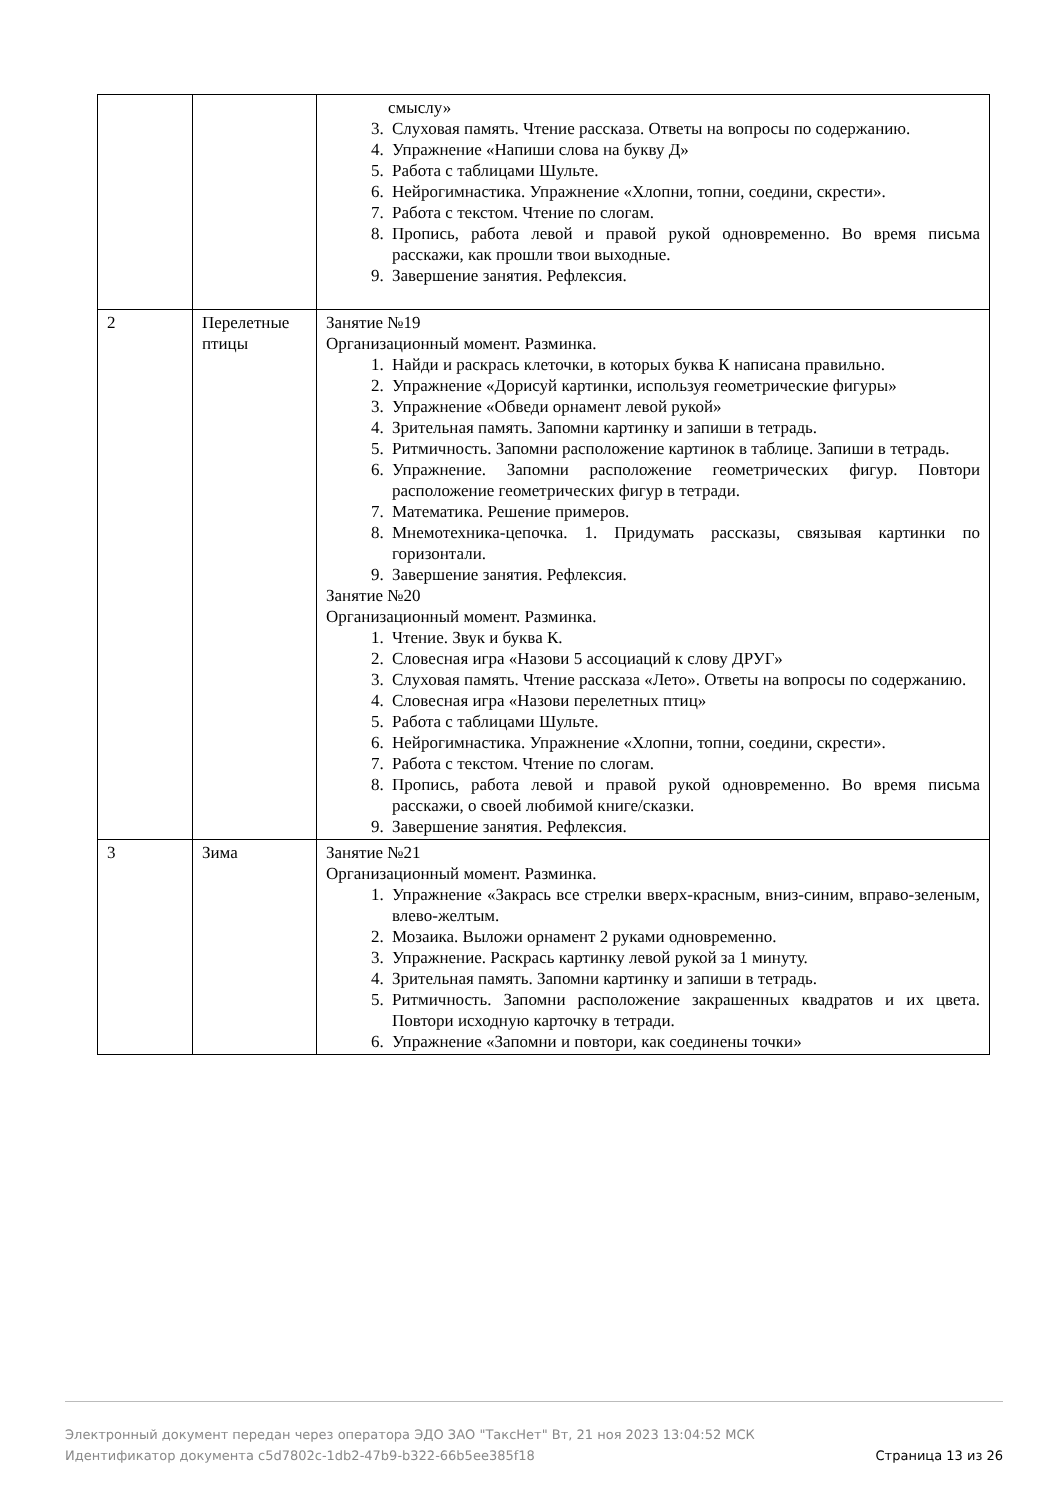| | | смыслу» 3. Слуховая память. Чтение рассказа. Ответы на вопросы по содержанию. 4. Упражнение «Напиши слова на букву Д» 5. Работа с таблицами Шульте. 6. Нейрогимнастика. Упражнение «Хлопни, топни, соедини, скрести». 7. Работа с текстом. Чтение по слогам. 8. Пропись, работа левой и правой рукой одновременно. Во время письма расскажи, как прошли твои выходные. 9. Завершение занятия. Рефлексия. |
| 2 | Перелетные птицы | Занятие №19 Организационный момент. Разминка. 1. Найди и раскрась клеточки, в которых буква К написана правильно. 2. Упражнение «Дорисуй картинки, используя геометрические фигуры» 3. Упражнение «Обведи орнамент левой рукой» 4. Зрительная память. Запомни картинку и запиши в тетрадь. 5. Ритмичность. Запомни расположение картинок в таблице. Запиши в тетрадь. 6. Упражнение. Запомни расположение геометрических фигур. Повтори расположение геометрических фигур в тетради. 7. Математика. Решение примеров. 8. Мнемотехника-цепочка. 1. Придумать рассказы, связывая картинки по горизонтали. 9. Завершение занятия. Рефлексия. Занятие №20 Организационный момент. Разминка. 1. Чтение. Звук и буква К. 2. Словесная игра «Назови 5 ассоциаций к слову ДРУГ» 3. Слуховая память. Чтение рассказа «Лето». Ответы на вопросы по содержанию. 4. Словесная игра «Назови перелетных птиц» 5. Работа с таблицами Шульте. 6. Нейрогимнастика. Упражнение «Хлопни, топни, соедини, скрести». 7. Работа с текстом. Чтение по слогам. 8. Пропись, работа левой и правой рукой одновременно. Во время письма расскажи, о своей любимой книге/сказки. 9. Завершение занятия. Рефлексия. |
| 3 | Зима | Занятие №21 Организационный момент. Разминка. 1. Упражнение «Закрась все стрелки вверх-красным, вниз-синим, вправо-зеленым, влево-желтым. 2. Мозаика. Выложи орнамент 2 руками одновременно. 3. Упражнение. Раскрась картинку левой рукой за 1 минуту. 4. Зрительная память. Запомни картинку и запиши в тетрадь. 5. Ритмичность. Запомни расположение закрашенных квадратов и их цвета. Повтори исходную карточку в тетради. 6. Упражнение «Запомни и повтори, как соединены точки» |
Электронный документ передан через оператора ЭДО ЗАО "ТаксНет" Вт, 21 ноя 2023 13:04:52 МСК
Идентификатор документа c5d7802c-1db2-47b9-b322-66b5ee385f18 Страница 13 из 26